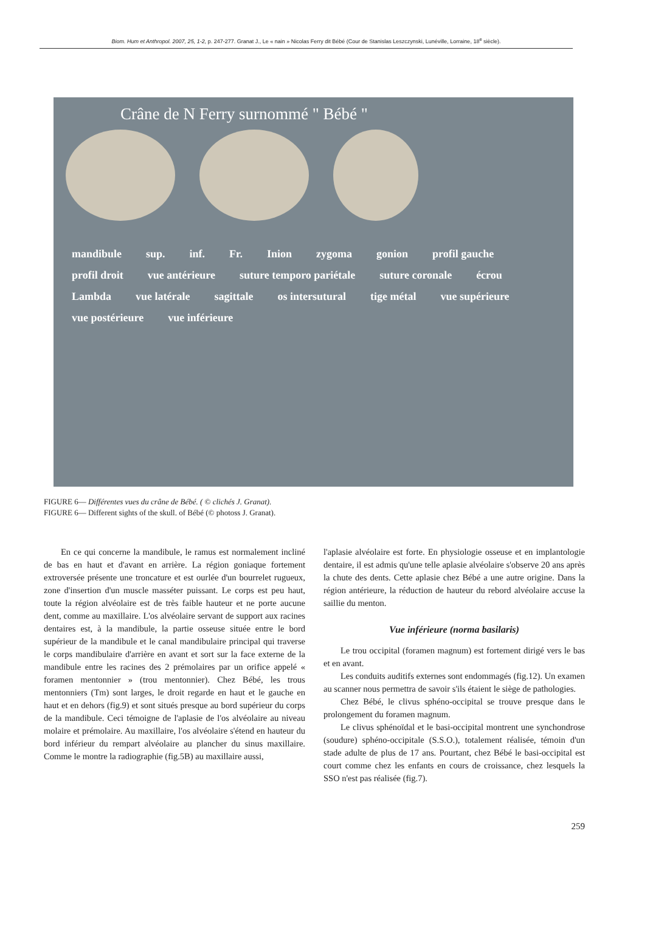Biom. Hum et Anthropol. 2007, 25, 1-2, p. 247-277. Granat J., Le « nain » Nicolas Ferry dit Bébé (Cour de Stanislas Leszczynski, Lunéville, Lorraine, 18<sup>e</sup> siècle).
Crâne de N Ferry surnommé " Bébé "
mandibule sup. inf. Fr. Inion zygoma gonion profil gauche profil droit vue antérieure suture temporo pariétale suture coronale écrou Lambda vue latérale sagittale os intersutural tige métal vue supérieure vue postérieure vue inférieure
FIGURE 6— Différentes vues du crâne de Bébé. ( © clichés J. Granat).
FIGURE 6— Different sights of the skull. of Bébé (© photoss J. Granat).
En ce qui concerne la mandibule, le ramus est normalement incliné de bas en haut et d'avant en arrière. La région goniaque fortement extroversée présente une troncature et est ourlée d'un bourrelet rugueux, zone d'insertion d'un muscle masséter puissant. Le corps est peu haut, toute la région alvéolaire est de très faible hauteur et ne porte aucune dent, comme au maxillaire. L'os alvéolaire servant de support aux racines dentaires est, à la mandibule, la partie osseuse située entre le bord supérieur de la mandibule et le canal mandibulaire principal qui traverse le corps mandibulaire d'arrière en avant et sort sur la face externe de la mandibule entre les racines des 2 prémolaires par un orifice appelé « foramen mentonnier » (trou mentonnier). Chez Bébé, les trous mentonniers (Tm) sont larges, le droit regarde en haut et le gauche en haut et en dehors (fig.9) et sont situés presque au bord supérieur du corps de la mandibule. Ceci témoigne de l'aplasie de l'os alvéolaire au niveau molaire et prémolaire. Au maxillaire, l'os alvéolaire s'étend en hauteur du bord inférieur du rempart alvéolaire au plancher du sinus maxillaire. Comme le montre la radiographie (fig.5B) au maxillaire aussi,
l'aplasie alvéolaire est forte. En physiologie osseuse et en implantologie dentaire, il est admis qu'une telle aplasie alvéolaire s'observe 20 ans après la chute des dents. Cette aplasie chez Bébé a une autre origine. Dans la région antérieure, la réduction de hauteur du rebord alvéolaire accuse la saillie du menton.
Vue inférieure (norma basilaris)
Le trou occipital (foramen magnum) est fortement dirigé vers le bas et en avant.
Les conduits auditifs externes sont endommagés (fig.12). Un examen au scanner nous permettra de savoir s'ils étaient le siège de pathologies.
Chez Bébé, le clivus sphéno-occipital se trouve presque dans le prolongement du foramen magnum.
Le clivus sphénoïdal et le basi-occipital montrent une synchondrose (soudure) sphéno-occipitale (S.S.O.), totalement réalisée, témoin d'un stade adulte de plus de 17 ans. Pourtant, chez Bébé le basi-occipital est court comme chez les enfants en cours de croissance, chez lesquels la SSO n'est pas réalisée (fig.7).
259